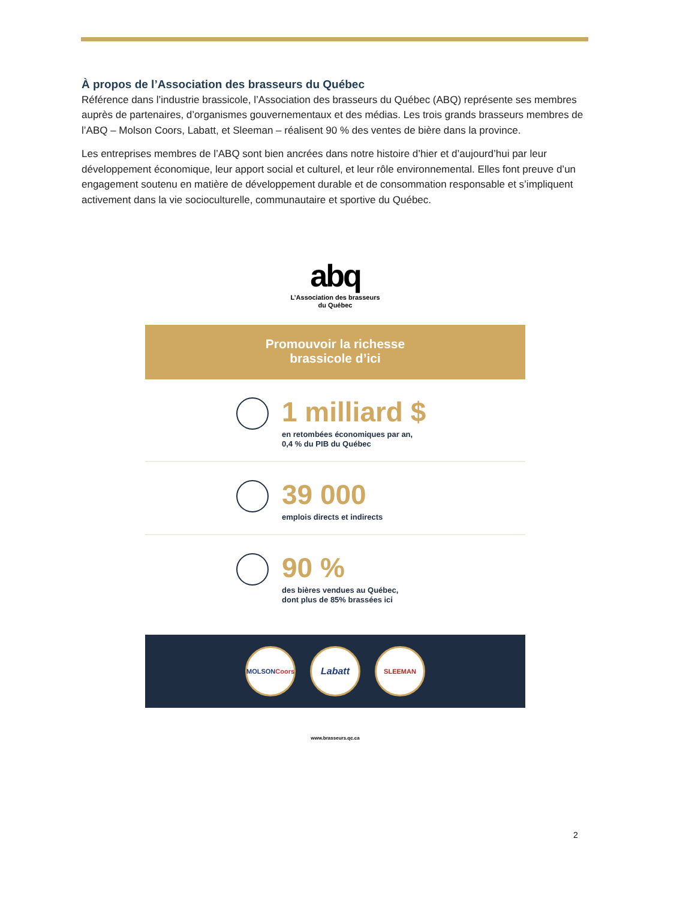À propos de l’Association des brasseurs du Québec
Référence dans l’industrie brassicole, l’Association des brasseurs du Québec (ABQ) représente ses membres auprès de partenaires, d’organismes gouvernementaux et des médias. Les trois grands brasseurs membres de l’ABQ – Molson Coors, Labatt, et Sleeman – réalisent 90 % des ventes de bière dans la province.
Les entreprises membres de l’ABQ sont bien ancrées dans notre histoire d’hier et d’aujourd’hui par leur développement économique, leur apport social et culturel, et leur rôle environnemental. Elles font preuve d’un engagement soutenu en matière de développement durable et de consommation responsable et s’impliquent activement dans la vie socioculturelle, communautaire et sportive du Québec.
abq
L’Association des brasseurs
du Québec
Promouvoir la richesse
brassicole d’ici
1 milliard $
en retombées économiques par an,
0,4 % du PIB du Québec
39 000
emplois directs et indirects
90 %
des bières vendues au Québec,
dont plus de 85% brassées ici
MOLSON Coors
Labatt
SLEEMAN
www.brasseurs.qc.ca
2